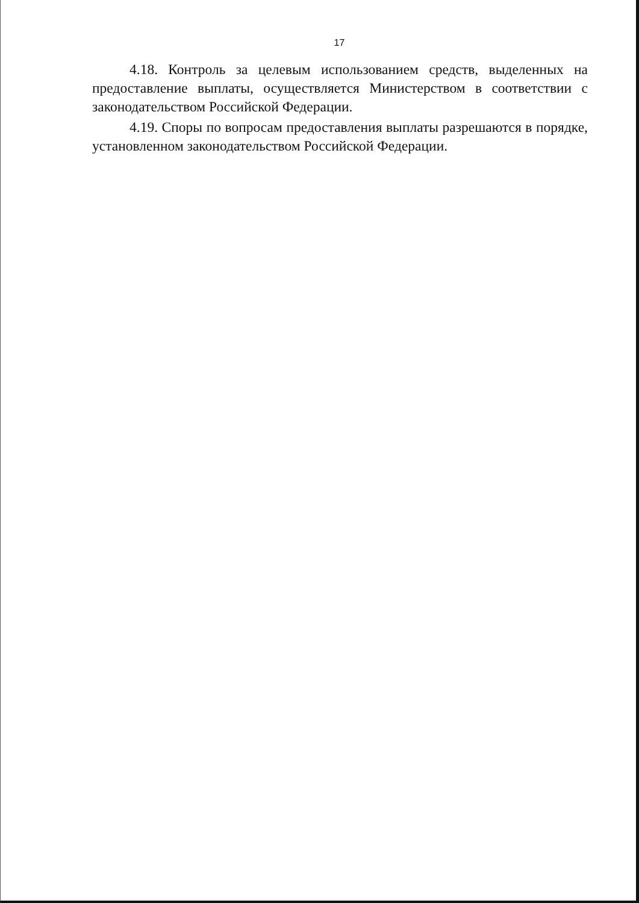17
4.18. Контроль за целевым использованием средств, выделенных на предоставление выплаты, осуществляется Министерством в соответствии с законодательством Российской Федерации.
4.19. Споры по вопросам предоставления выплаты разрешаются в порядке, установленном законодательством Российской Федерации.